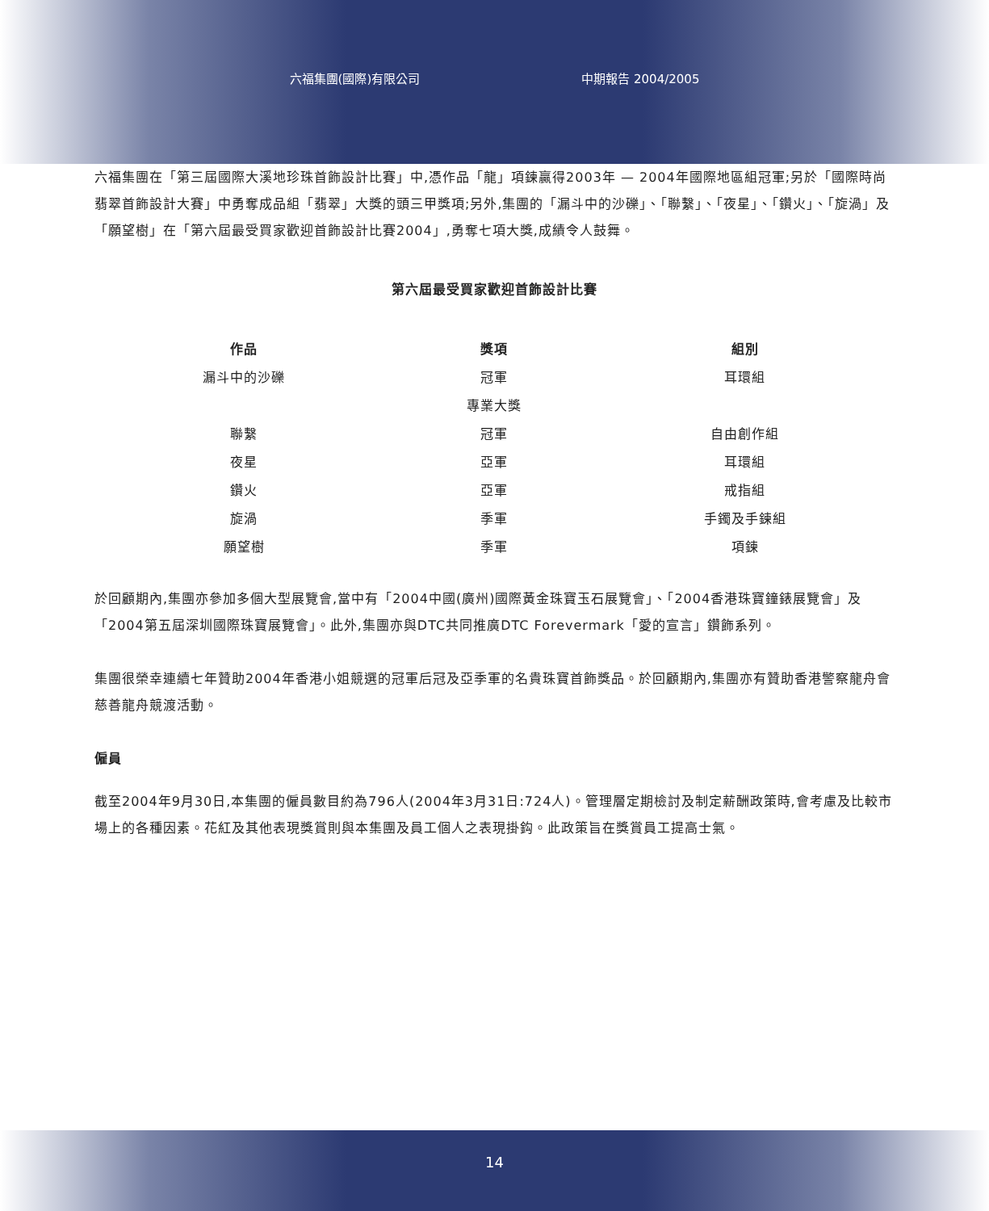六福集團(國際)有限公司 中期報告 2004/2005
六福集團在「第三屆國際大溪地珍珠首飾設計比賽」中,憑作品「龍」項鍊贏得2003年 — 2004年國際地區組冠軍;另於「國際時尚翡翠首飾設計大賽」中勇奪成品組「翡翠」大獎的頭三甲獎項;另外,集團的「漏斗中的沙礫」、「聯繫」、「夜星」、「鑽火」、「旋渦」及「願望樹」在「第六屆最受買家歡迎首飾設計比賽2004」,勇奪七項大獎,成績令人鼓舞。
第六屆最受買家歡迎首飾設計比賽
| 作品 | 獎項 | 組別 |
| --- | --- | --- |
| 漏斗中的沙礫 | 冠軍 | 耳環組 |
| | 專業大獎 | |
| 聯繫 | 冠軍 | 自由創作組 |
| 夜星 | 亞軍 | 耳環組 |
| 鑽火 | 亞軍 | 戒指組 |
| 旋渦 | 季軍 | 手鐲及手鍊組 |
| 願望樹 | 季軍 | 項鍊 |
於回顧期內,集團亦參加多個大型展覽會,當中有「2004中國(廣州)國際黃金珠寶玉石展覽會」、「2004香港珠寶鐘錶展覽會」及「2004第五屆深圳國際珠寶展覽會」。此外,集團亦與DTC共同推廣DTC Forevermark「愛的宣言」鑽飾系列。
集團很榮幸連續七年贊助2004年香港小姐競選的冠軍后冠及亞季軍的名貴珠寶首飾獎品。於回顧期內,集團亦有贊助香港警察龍舟會慈善龍舟競渡活動。
僱員
截至2004年9月30日,本集團的僱員數目約為796人(2004年3月31日:724人)。管理層定期檢討及制定薪酬政策時,會考慮及比較市場上的各種因素。花紅及其他表現獎賞則與本集團及員工個人之表現掛鈎。此政策旨在獎賞員工提高士氣。
14